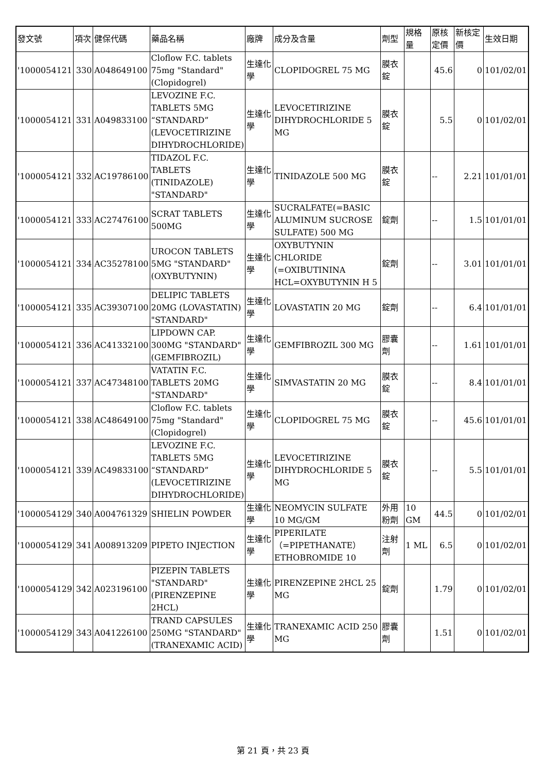| 發文號 | 項次 | 健保代碼 | 藥品名稱 | 廠牌 | 成分及含量 | 劑型 | 規格量 | 原核定價 | 新核定價 | 生效日期 |
| --- | --- | --- | --- | --- | --- | --- | --- | --- | --- | --- |
| '1000054121 | 330 | A048649100 | Cloflow F.C. tablets 75mg "Standard" (Clopidogrel) | 生達化學 | CLOPIDOGREL 75 MG | 膜衣錠 | | 45.6 | 0 | 101/02/01 |
| '1000054121 | 331 | A049833100 | LEVOZINE F.C. TABLETS 5MG “STANDARD” (LEVOCETIRIZINE DIHYDROCHLORIDE) | 生達化學 | LEVOCETIRIZINE DIHYDROCHLORIDE 5 MG | 膜衣錠 | | 5.5 | 0 | 101/02/01 |
| '1000054121 | 332 | AC19786100 | TIDAZOL F.C. TABLETS (TINIDAZOLE) "STANDARD" | 生達化學 | TINIDAZOLE 500 MG | 膜衣錠 | | -- | 2.21 | 101/01/01 |
| '1000054121 | 333 | AC27476100 | SCRAT TABLETS 500MG | 生達化學 | SUCRALFATE(=BASIC ALUMINUM SUCROSE SULFATE) 500 MG | 錠劑 | | -- | 1.5 | 101/01/01 |
| '1000054121 | 334 | AC35278100 | UROCON TABLETS 5MG "STANDARD" (OXYBUTYNIN) | 生達化學 | OXYBUTYNIN CHLORIDE (=OXIBUTININA HCL=OXYBUTYNIN H 5 | 錠劑 | | -- | 3.01 | 101/01/01 |
| '1000054121 | 335 | AC39307100 | DELIPIC TABLETS 20MG (LOVASTATIN) "STANDARD" | 生達化學 | LOVASTATIN 20 MG | 錠劑 | | -- | 6.4 | 101/01/01 |
| '1000054121 | 336 | AC41332100 | LIPDOWN CAP. 300MG "STANDARD" (GEMFIBROZIL) | 生達化學 | GEMFIBROZIL 300 MG | 膠囊劑 | | -- | 1.61 | 101/01/01 |
| '1000054121 | 337 | AC47348100 | VATATIN F.C. TABLETS 20MG "STANDARD" | 生達化學 | SIMVASTATIN 20 MG | 膜衣錠 | | -- | 8.4 | 101/01/01 |
| '1000054121 | 338 | AC48649100 | Cloflow F.C. tablets 75mg "Standard" (Clopidogrel) | 生達化學 | CLOPIDOGREL 75 MG | 膜衣錠 | | -- | 45.6 | 101/01/01 |
| '1000054121 | 339 | AC49833100 | LEVOZINE F.C. TABLETS 5MG “STANDARD” (LEVOCETIRIZINE DIHYDROCHLORIDE) | 生達化學 | LEVOCETIRIZINE DIHYDROCHLORIDE 5 MG | 膜衣錠 | | -- | 5.5 | 101/01/01 |
| '1000054129 | 340 | A004761329 | SHIELIN POWDER | 生達化學 | NEOMYCIN SULFATE 10 MG/GM | 外用粉劑 | 10 GM | 44.5 | 0 | 101/02/01 |
| '1000054129 | 341 | A008913209 | PIPETO INJECTION | 生達化學 | PIPERILATE （=PIPETHANATE） ETHOBROMIDE 10 | 注射劑 | 1 ML | 6.5 | 0 | 101/02/01 |
| '1000054129 | 342 | A023196100 | PIZEPIN TABLETS "STANDARD" (PIRENZEPINE 2HCL) | 生達化學 | PIRENZEPINE 2HCL 25 MG | 錠劑 | | 1.79 | 0 | 101/02/01 |
| '1000054129 | 343 | A041226100 | TRAND CAPSULES 250MG "STANDARD"(TRANEXAMIC ACID) | 生達化學 | TRANEXAMIC ACID 250 MG | 膠囊劑 | | 1.51 | 0 | 101/02/01 |
第 21 頁，共 23 頁